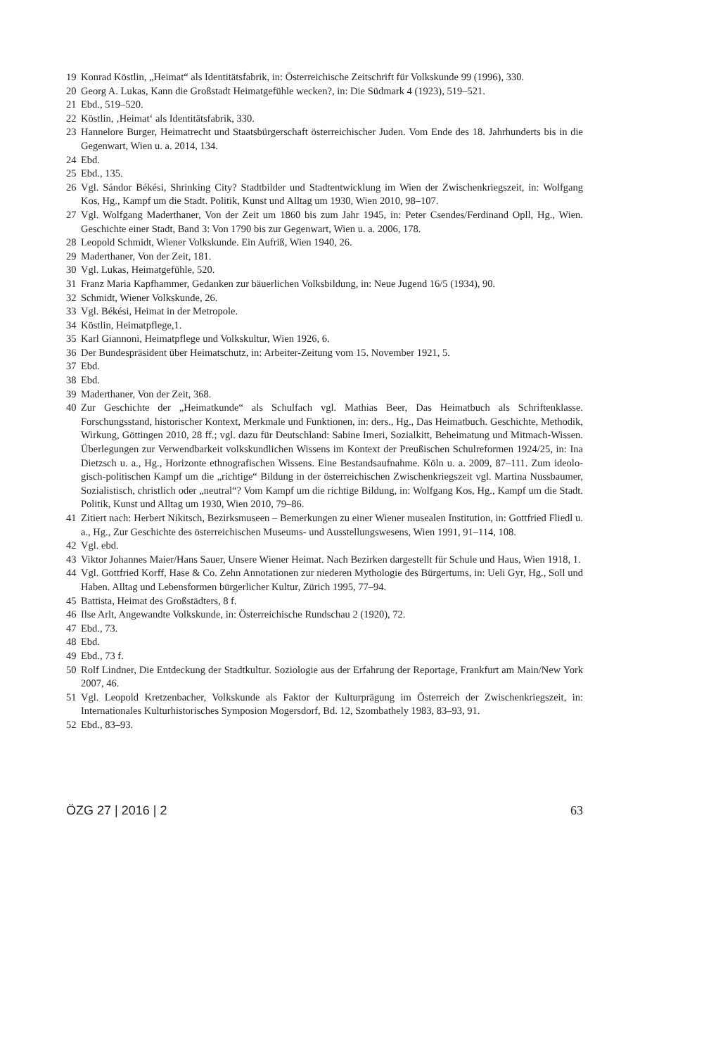19 Konrad Köstlin, „Heimat“ als Identitätsfabrik, in: Österreichische Zeitschrift für Volkskunde 99 (1996), 330.
20 Georg A. Lukas, Kann die Großstadt Heimatgefühle wecken?, in: Die Südmark 4 (1923), 519–521.
21 Ebd., 519–520.
22 Köstlin, ‚Heimat‘ als Identitätsfabrik, 330.
23 Hannelore Burger, Heimatrecht und Staatsbürgerschaft österreichischer Juden. Vom Ende des 18. Jahrhunderts bis in die Gegenwart, Wien u. a. 2014, 134.
24 Ebd.
25 Ebd., 135.
26 Vgl. Sándor Békési, Shrinking City? Stadtbilder und Stadtentwicklung im Wien der Zwischenkriegs­zeit, in: Wolfgang Kos, Hg., Kampf um die Stadt. Politik, Kunst und Alltag um 1930, Wien 2010, 98–107.
27 Vgl. Wolfgang Maderthaner, Von der Zeit um 1860 bis zum Jahr 1945, in: Peter Csendes/Ferdinand Opll, Hg., Wien. Geschichte einer Stadt, Band 3: Von 1790 bis zur Gegenwart, Wien u. a. 2006, 178.
28 Leopold Schmidt, Wiener Volkskunde. Ein Aufriß, Wien 1940, 26.
29 Maderthaner, Von der Zeit, 181.
30 Vgl. Lukas, Heimatgefühle, 520.
31 Franz Maria Kapfhammer, Gedanken zur bäuerlichen Volksbildung, in: Neue Jugend 16/5 (1934), 90.
32 Schmidt, Wiener Volkskunde, 26.
33 Vgl. Békési, Heimat in der Metropole.
34 Köstlin, Heimatpflege,1.
35 Karl Giannoni, Heimatpflege und Volkskultur, Wien 1926, 6.
36 Der Bundespräsident über Heimatschutz, in: Arbeiter-Zeitung vom 15. November 1921, 5.
37 Ebd.
38 Ebd.
39 Maderthaner, Von der Zeit, 368.
40 Zur Geschichte der „Heimatkunde“ als Schulfach vgl. Mathias Beer, Das Heimatbuch als Schriften­klasse. Forschungsstand, historischer Kontext, Merkmale und Funktionen, in: ders., Hg., Das Hei­matbuch. Geschichte, Methodik, Wirkung, Göttingen 2010, 28 ff.; vgl. dazu für Deutschland: Sabine Imeri, Sozialkitt, Beheimatung und Mitmach-Wissen. Überlegungen zur Verwendbarkeit volks­kundlichen Wissens im Kontext der Preußischen Schulreformen 1924/25, in: Ina Dietzsch u. a., Hg., Horizonte ethnografischen Wissens. Eine Bestandsaufnahme. Köln u. a. 2009, 87–111. Zum ideolo­gisch-politischen Kampf um die „richtige“ Bildung in der österreichischen Zwischenkriegszeit vgl. Martina Nussbaumer, Sozialistisch, christlich oder „neutral“? Vom Kampf um die richtige Bildung, in: Wolfgang Kos, Hg., Kampf um die Stadt. Politik, Kunst und Alltag um 1930, Wien 2010, 79–86.
41 Zitiert nach: Herbert Nikitsch, Bezirksmuseen – Bemerkungen zu einer Wiener musealen Institu­tion, in: Gottfried Fliedl u. a., Hg., Zur Geschichte des österreichischen Museums- und Ausstellungs­wesens, Wien 1991, 91–114, 108.
42 Vgl. ebd.
43 Viktor Johannes Maier/Hans Sauer, Unsere Wiener Heimat. Nach Bezirken dargestellt für Schule und Haus, Wien 1918, 1.
44 Vgl. Gottfried Korff, Hase & Co. Zehn Annotationen zur niederen Mythologie des Bürgertums, in: Ueli Gyr, Hg., Soll und Haben. Alltag und Lebensformen bürgerlicher Kultur, Zürich 1995, 77–94.
45 Battista, Heimat des Großstädters, 8 f.
46 Ilse Arlt, Angewandte Volkskunde, in: Österreichische Rundschau 2 (1920), 72.
47 Ebd., 73.
48 Ebd.
49 Ebd., 73 f.
50 Rolf Lindner, Die Entdeckung der Stadtkultur. Soziologie aus der Erfahrung der Reportage, Frank­furt am Main/New York 2007, 46.
51 Vgl. Leopold Kretzenbacher, Volkskunde als Faktor der Kulturprägung im Österreich der Zwischen­kriegszeit, in: Internationales Kulturhistorisches Symposion Mogersdorf, Bd. 12, Szombathely 1983, 83–93, 91.
52 Ebd., 83–93.
ÖZG 27 | 2016 | 2 63